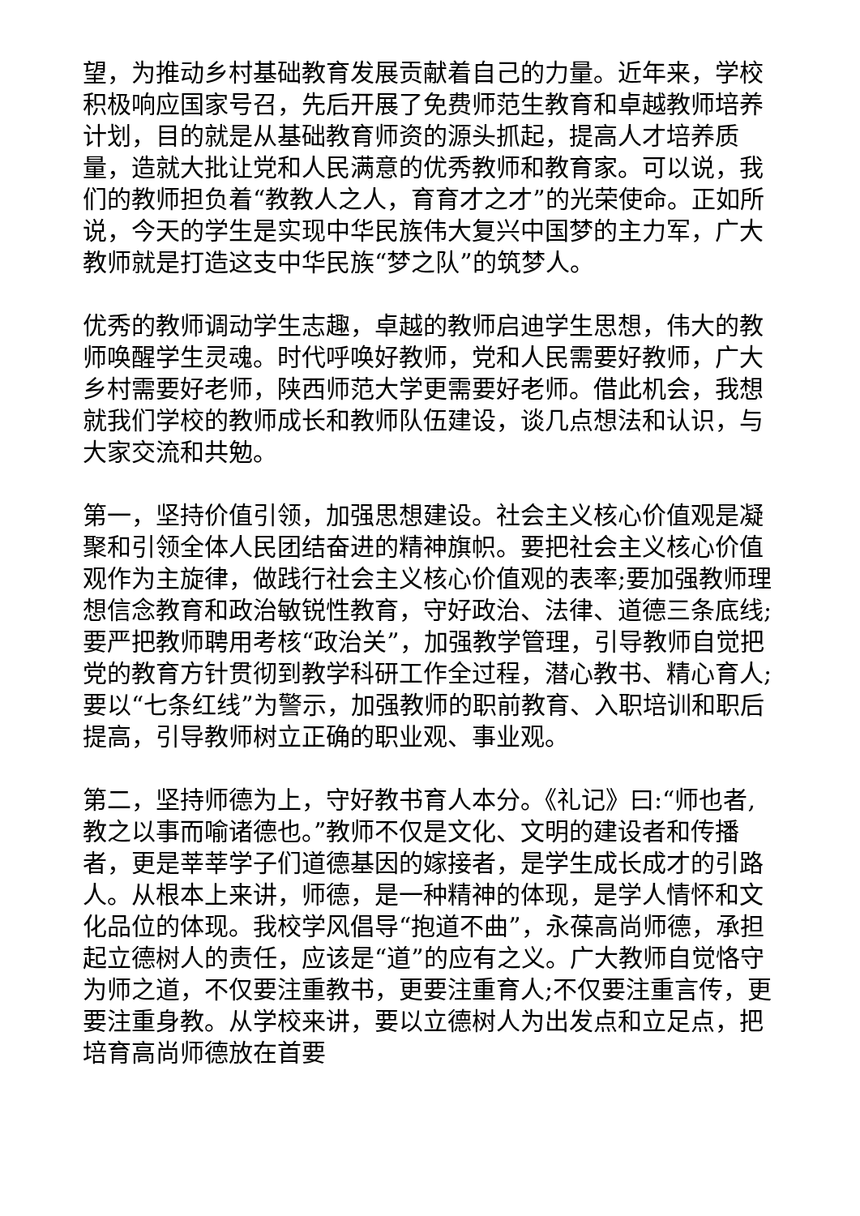望，为推动乡村基础教育发展贡献着自己的力量。近年来，学校积极响应国家号召，先后开展了免费师范生教育和卓越教师培养计划，目的就是从基础教育师资的源头抓起，提高人才培养质量，造就大批让党和人民满意的优秀教师和教育家。可以说，我们的教师担负着“教教人之人，育育才之才”的光荣使命。正如所说，今天的学生是实现中华民族伟大复兴中国梦的主力军，广大教师就是打造这支中华民族“梦之队”的筑梦人。
优秀的教师调动学生志趣，卓越的教师启迪学生思想，伟大的教师唤醒学生灵魂。时代呼唤好教师，党和人民需要好教师，广大乡村需要好老师，陕西师范大学更需要好老师。借此机会，我想就我们学校的教师成长和教师队伍建设，谈几点想法和认识，与大家交流和共勉。
第一，坚持价值引领，加强思想建设。社会主义核心价值观是凝聚和引领全体人民团结奋进的精神旗帜。要把社会主义核心价值观作为主旋律，做践行社会主义核心价值观的表率;要加强教师理想信念教育和政治敏锐性教育，守好政治、法律、道德三条底线;要严把教师聘用考核“政治关”，加强教学管理，引导教师自觉把党的教育方针贯彻到教学科研工作全过程，潜心教书、精心育人;要以“七条红线”为警示，加强教师的职前教育、入职培训和职后提高，引导教师树立正确的职业观、事业观。
第二，坚持师德为上，守好教书育人本分。《礼记》曰:“师也者,教之以事而喻诸德也。”教师不仅是文化、文明的建设者和传播者，更是莘莘学子们道德基因的嫁接者，是学生成长成才的引路人。从根本上来讲，师德，是一种精神的体现，是学人情怀和文化品位的体现。我校学风倡导“抱道不曲”，永葆高尚师德，承担起立德树人的责任，应该是“道”的应有之义。广大教师自觉恪守为师之道，不仅要注重教书，更要注重育人;不仅要注重言传，更要注重身教。从学校来讲，要以立德树人为出发点和立足点，把培育高尚师德放在首要